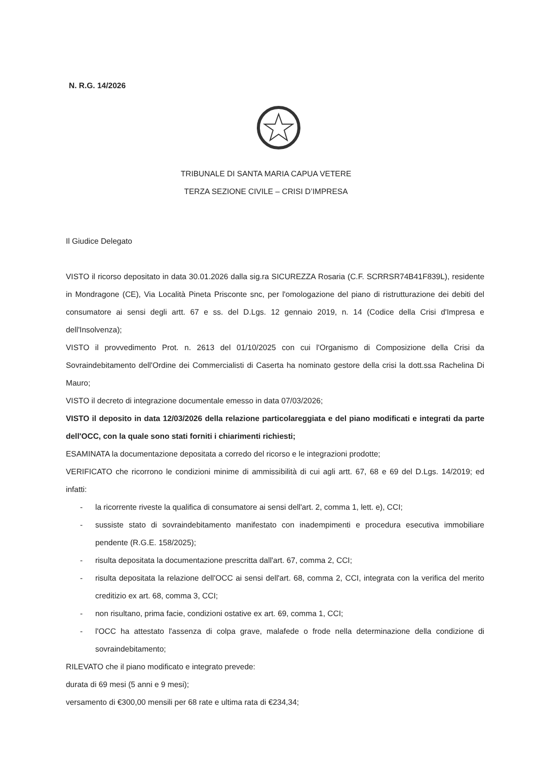N. R.G. 14/2026
TRIBUNALE DI SANTA MARIA CAPUA VETERE
TERZA SEZIONE CIVILE – CRISI D’IMPRESA
Il Giudice Delegato
VISTO il ricorso depositato in data 30.01.2026 dalla sig.ra SICUREZZA Rosaria (C.F. SCRRSR74B41F839L), residente in Mondragone (CE), Via Località Pineta Prisconte snc, per l'omologazione del piano di ristrutturazione dei debiti del consumatore ai sensi degli artt. 67 e ss. del D.Lgs. 12 gennaio 2019, n. 14 (Codice della Crisi d'Impresa e dell'Insolvenza);
VISTO il provvedimento Prot. n. 2613 del 01/10/2025 con cui l'Organismo di Composizione della Crisi da Sovraindebitamento dell'Ordine dei Commercialisti di Caserta ha nominato gestore della crisi la dott.ssa Rachelina Di Mauro;
VISTO il decreto di integrazione documentale emesso in data 07/03/2026;
VISTO il deposito in data 12/03/2026 della relazione particolareggiata e del piano modificati e integrati da parte dell'OCC, con la quale sono stati forniti i chiarimenti richiesti;
ESAMINATA la documentazione depositata a corredo del ricorso e le integrazioni prodotte;
VERIFICATO che ricorrono le condizioni minime di ammissibilità di cui agli artt. 67, 68 e 69 del D.Lgs. 14/2019; ed infatti:
- la ricorrente riveste la qualifica di consumatore ai sensi dell'art. 2, comma 1, lett. e), CCI;
- sussiste stato di sovraindebitamento manifestato con inadempimenti e procedura esecutiva immobiliare pendente (R.G.E. 158/2025);
- risulta depositata la documentazione prescritta dall'art. 67, comma 2, CCI;
- risulta depositata la relazione dell'OCC ai sensi dell'art. 68, comma 2, CCI, integrata con la verifica del merito creditizio ex art. 68, comma 3, CCI;
- non risultano, prima facie, condizioni ostative ex art. 69, comma 1, CCI;
- l'OCC ha attestato l'assenza di colpa grave, malafede o frode nella determinazione della condizione di sovraindebitamento;
RILEVATO che il piano modificato e integrato prevede:
durata di 69 mesi (5 anni e 9 mesi);
versamento di €300,00 mensili per 68 rate e ultima rata di €234,34;